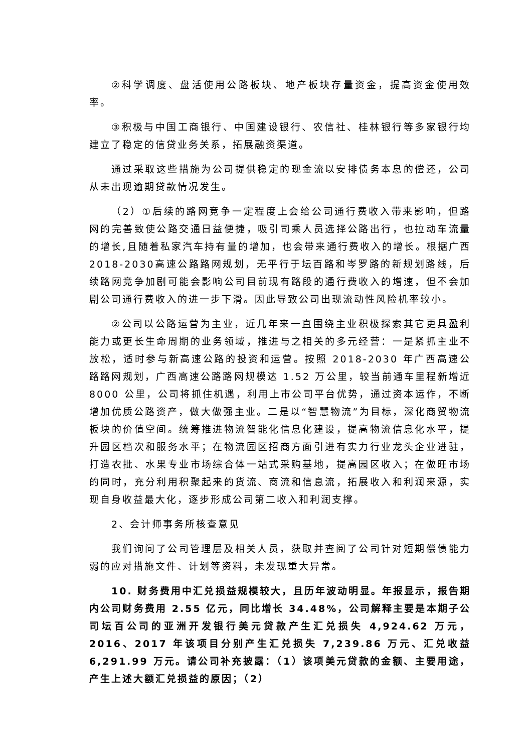②科学调度、盘活使用公路板块、地产板块存量资金，提高资金使用效率。
③积极与中国工商银行、中国建设银行、农信社、桂林银行等多家银行均建立了稳定的信贷业务关系，拓展融资渠道。
通过采取这些措施为公司提供稳定的现金流以安排债务本息的偿还，公司从未出现逾期贷款情况发生。
（2）①后续的路网竞争一定程度上会给公司通行费收入带来影响，但路网的完善致使公路交通日益便捷，吸引司乘人员选择公路出行，也拉动车流量的增长,且随着私家汽车持有量的增加，也会带来通行费收入的增长。根据广西2018-2030高速公路路网规划，无平行于坛百路和岑罗路的新规划路线，后续路网竞争加剧可能会影响公司目前现有路段的通行费收入的增速，但不会加剧公司通行费收入的进一步下滑。因此导致公司出现流动性风险机率较小。
②公司以公路运营为主业，近几年来一直围绕主业积极探索其它更具盈利能力或更长生命周期的业务领域，推进与之相关的多元经营：一是紧抓主业不放松，适时参与新高速公路的投资和运营。按照 2018-2030 年广西高速公路路网规划，广西高速公路路网规模达 1.52 万公里，较当前通车里程新增近 8000 公里，公司将抓住机遇，利用上市公司平台优势，通过资本运作，不断增加优质公路资产，做大做强主业。二是以“智慧物流”为目标，深化商贸物流板块的价值空间。统筹推进物流智能化信息化建设，提高物流信息化水平，提升园区档次和服务水平；在物流园区招商方面引进有实力行业龙头企业进驻，打造农批、水果专业市场综合体一站式采购基地，提高园区收入；在做旺市场的同时，充分利用积聚起来的货流、商流和信息流，拓展收入和利润来源，实现自身收益最大化，逐步形成公司第二收入和利润支撑。
2、会计师事务所核查意见
我们询问了公司管理层及相关人员，获取并查阅了公司针对短期偿债能力弱的应对措施文件、计划等资料，未发现重大异常。
10. 财务费用中汇兑损益规模较大，且历年波动明显。年报显示，报告期内公司财务费用 2.55 亿元，同比增长 34.48%，公司解释主要是本期子公司坛百公司的亚洲开发银行美元贷款产生汇兑损失 4,924.62 万元，2016、2017 年该项目分别产生汇兑损失 7,239.86 万元、汇兑收益 6,291.99 万元。请公司补充披露：（1）该项美元贷款的金额、主要用途，产生上述大额汇兑损益的原因；（2）